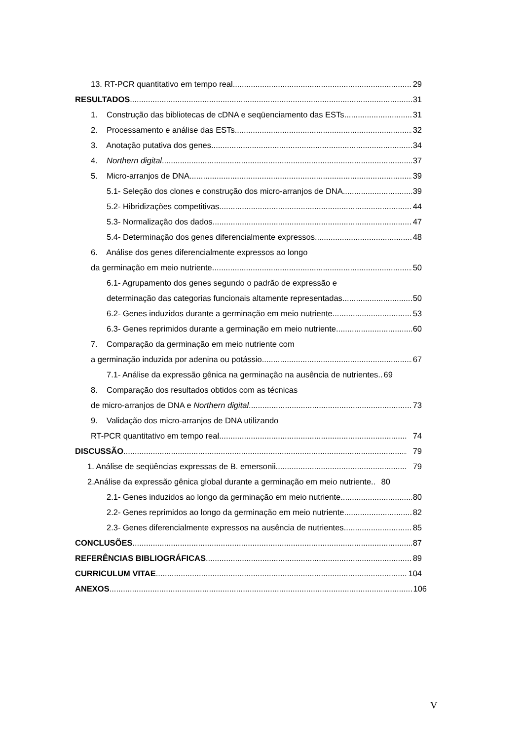13. RT-PCR quantitativo em tempo real 29
RESULTADOS 31
1. Construção das bibliotecas de cDNA e seqüenciamento das ESTs 31
2. Processamento e análise das ESTs 32
3. Anotação putativa dos genes 34
4. Northern digital 37
5. Micro-arranjos de DNA 39
5.1- Seleção dos clones e construção dos micro-arranjos de DNA 39
5.2- Hibridizações competitivas 44
5.3- Normalização dos dados 47
5.4- Determinação dos genes diferencialmente expressos 48
6. Análise dos genes diferencialmente expressos ao longo
da germinação em meio nutriente 50
6.1- Agrupamento dos genes segundo o padrão de expressão e
determinação das categorias funcionais altamente representadas 50
6.2- Genes induzidos durante a germinação em meio nutriente 53
6.3- Genes reprimidos durante a germinação em meio nutriente 60
7. Comparação da germinação em meio nutriente com
a germinação induzida por adenina ou potássio 67
7.1- Análise da expressão gênica na germinação na ausência de nutrientes.. 69
8. Comparação dos resultados obtidos com as técnicas
de micro-arranjos de DNA e Northern digital 73
9. Validação dos micro-arranjos de DNA utilizando
RT-PCR quantitativo em tempo real 74
DISCUSSÃO 79
1. Análise de seqüências expressas de B. emersonii 79
2.Análise da expressão gênica global durante a germinação em meio nutriente.. 80
2.1- Genes induzidos ao longo da germinação em meio nutriente 80
2.2- Genes reprimidos ao longo da germinação em meio nutriente 82
2.3- Genes diferencialmente expressos na ausência de nutrientes 85
CONCLUSÕES 87
REFERÊNCIAS BIBLIOGRÁFICAS 89
CURRICULUM VITAE 104
ANEXOS 106
V